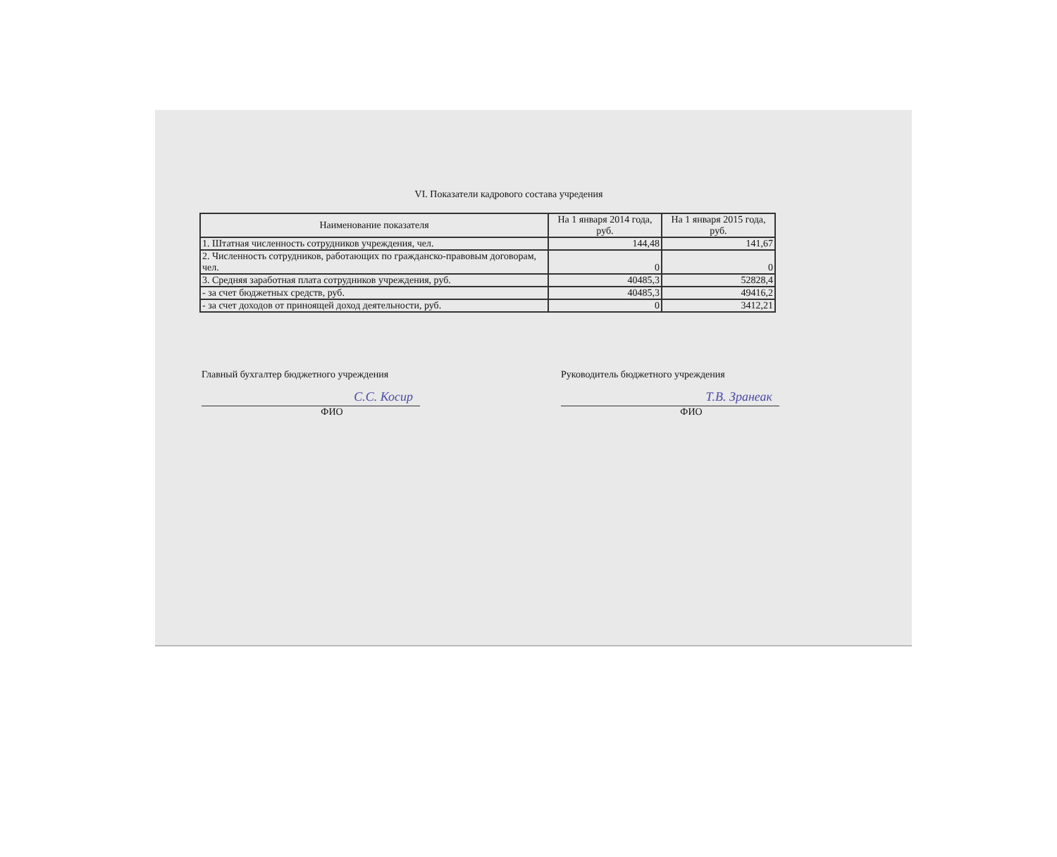VI. Показатели кадрового состава учредения
| Наименование показателя | На 1 января 2014 года, руб. | На 1 января 2015 года, руб. |
| --- | --- | --- |
| 1. Штатная численность сотрудников учреждения, чел. | 144,48 | 141,67 |
| 2. Численность сотрудников, работающих по гражданско-правовым договорам, чел. | 0 | 0 |
| 3. Средняя заработная плата сотрудников учреждения, руб. | 40485,3 | 52828,4 |
| - за счет бюджетных средств, руб. | 40485,3 | 49416,2 |
| - за счет доходов от приноящей доход деятельности, руб. | 0 | 3412,21 |
Главный бухгалтер бюджетного учреждения
С.С. Косир
ФИО
Руководитель бюджетного учреждения
Т.В. Зранеак
ФИО